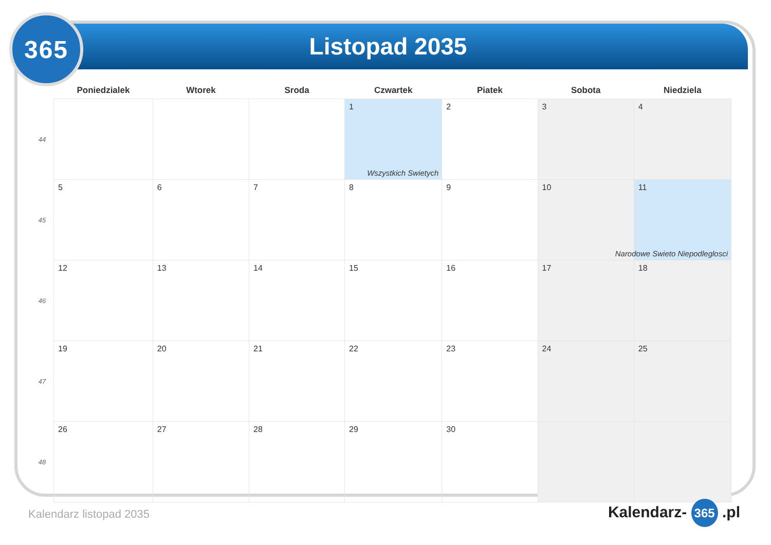365 Listopad 2035
| | Poniedzialek | Wtorek | Sroda | Czwartek | Piatek | Sobota | Niedziela |
| --- | --- | --- | --- | --- | --- | --- | --- |
| 44 | | | | 1 Wszystkich Swietych | 2 | 3 | 4 |
| 45 | 5 | 6 | 7 | 8 | 9 | 10 | 11 Narodowe Swieto Niepodleglosci |
| 46 | 12 | 13 | 14 | 15 | 16 | 17 | 18 |
| 47 | 19 | 20 | 21 | 22 | 23 | 24 | 25 |
| 48 | 26 | 27 | 28 | 29 | 30 | | |
Kalendarz listopad 2035 Kalendarz- 365 .pl